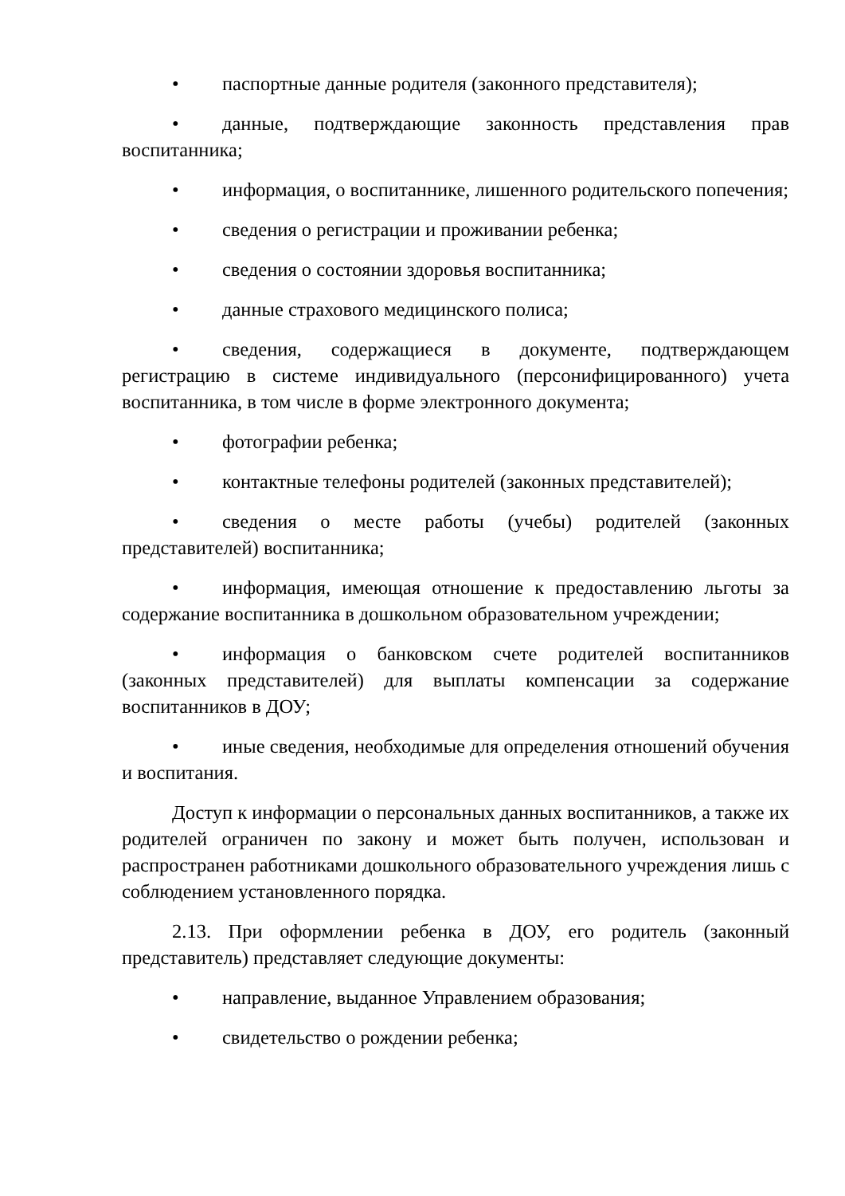• паспортные данные родителя (законного представителя);
• данные, подтверждающие законность представления прав воспитанника;
• информация, о воспитаннике, лишенного родительского попечения;
• сведения о регистрации и проживании ребенка;
• сведения о состоянии здоровья воспитанника;
• данные страхового медицинского полиса;
• сведения, содержащиеся в документе, подтверждающем регистрацию в системе индивидуального (персонифицированного) учета воспитанника, в том числе в форме электронного документа;
• фотографии ребенка;
• контактные телефоны родителей (законных представителей);
• сведения о месте работы (учебы) родителей (законных представителей) воспитанника;
• информация, имеющая отношение к предоставлению льготы за содержание воспитанника в дошкольном образовательном учреждении;
• информация о банковском счете родителей воспитанников (законных представителей) для выплаты компенсации за содержание воспитанников в ДОУ;
• иные сведения, необходимые для определения отношений обучения и воспитания.
Доступ к информации о персональных данных воспитанников, а также их родителей ограничен по закону и может быть получен, использован и распространен работниками дошкольного образовательного учреждения лишь с соблюдением установленного порядка.
2.13. При оформлении ребенка в ДОУ, его родитель (законный представитель) представляет следующие документы:
• направление, выданное Управлением образования;
• свидетельство о рождении ребенка;